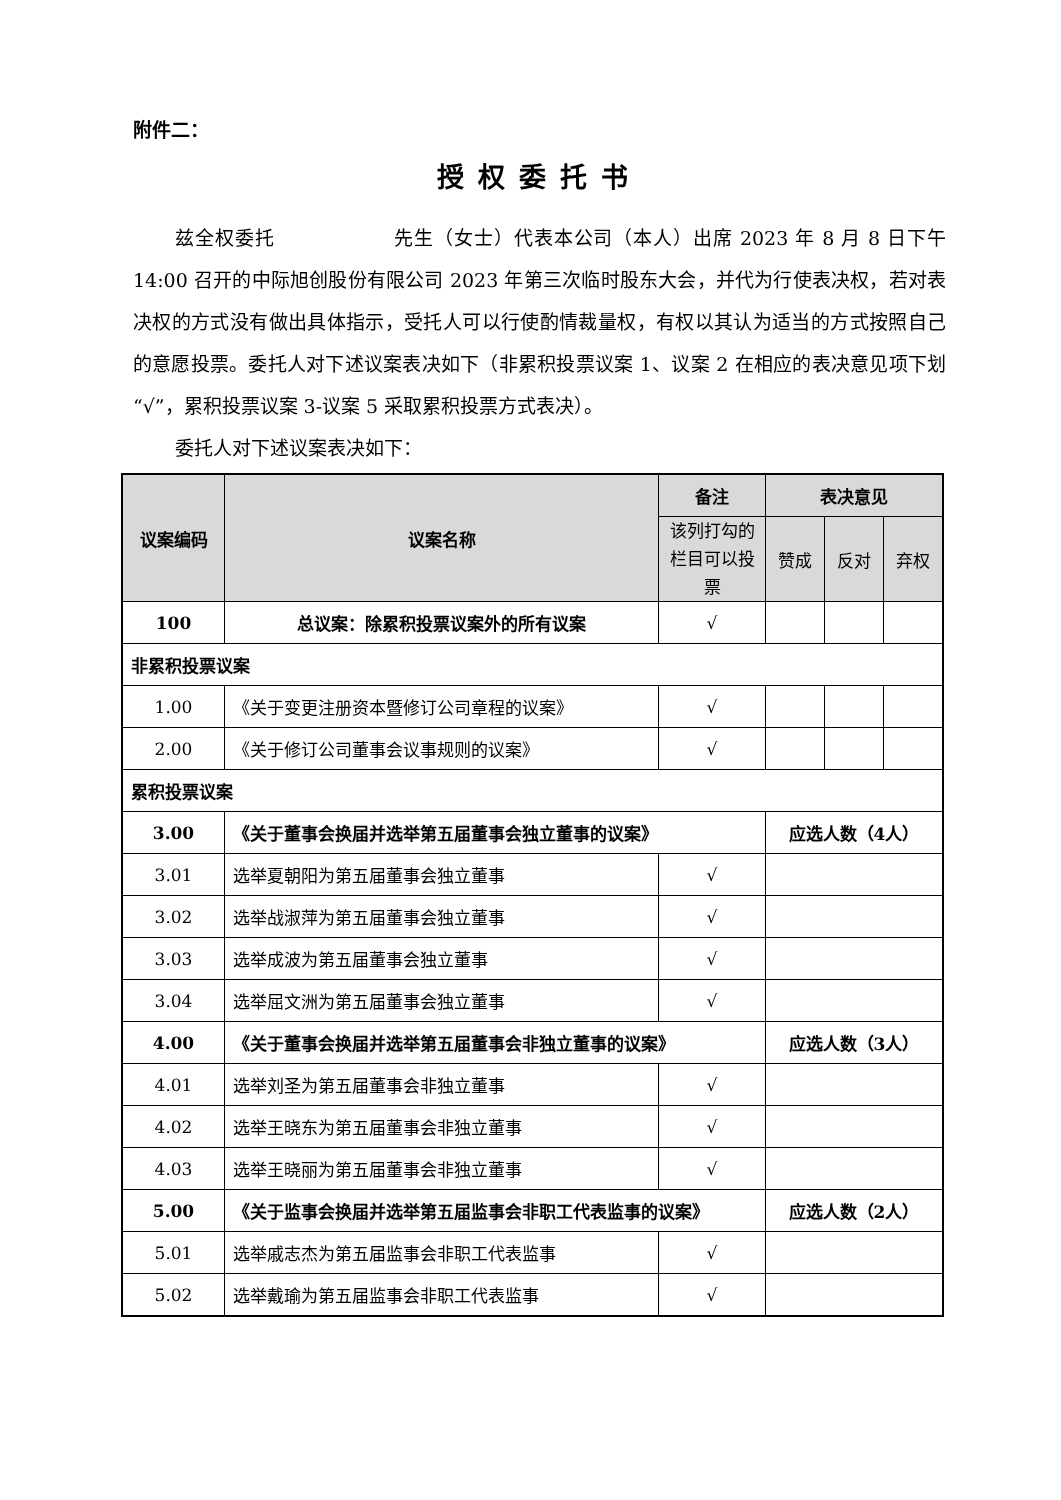附件二：
授权委托书
兹全权委托　　　　　　先生（女士）代表本公司（本人）出席 2023 年 8 月 8 日下午 14:00 召开的中际旭创股份有限公司 2023 年第三次临时股东大会，并代为行使表决权，若对表决权的方式没有做出具体指示，受托人可以行使酌情裁量权，有权以其认为适当的方式按照自己的意愿投票。委托人对下述议案表决如下（非累积投票议案 1、议案 2 在相应的表决意见项下划 “√”，累积投票议案 3-议案 5 采取累积投票方式表决）。
委托人对下述议案表决如下：
| 议案编码 | 议案名称 | 备注 | 表决意见 | | |
| --- | --- | --- | --- | --- | --- |
| | | 该列打勾的栏目可以投票 | 赞成 | 反对 | 弃权 |
| 100 | 总议案：除累积投票议案外的所有议案 | √ | | | |
| 非累积投票议案 | | | | | |
| 1.00 | 《关于变更注册资本暨修订公司章程的议案》 | √ | | | |
| 2.00 | 《关于修订公司董事会议事规则的议案》 | √ | | | |
| 累积投票议案 | | | | | |
| 3.00 | 《关于董事会换届并选举第五届董事会独立董事的议案》 | | 应选人数（4人） | | |
| 3.01 | 选举夏朝阳为第五届董事会独立董事 | √ | | | |
| 3.02 | 选举战淑萍为第五届董事会独立董事 | √ | | | |
| 3.03 | 选举成波为第五届董事会独立董事 | √ | | | |
| 3.04 | 选举屈文洲为第五届董事会独立董事 | √ | | | |
| 4.00 | 《关于董事会换届并选举第五届董事会非独立董事的议案》 | | 应选人数（3人） | | |
| 4.01 | 选举刘圣为第五届董事会非独立董事 | √ | | | |
| 4.02 | 选举王晓东为第五届董事会非独立董事 | √ | | | |
| 4.03 | 选举王晓丽为第五届董事会非独立董事 | √ | | | |
| 5.00 | 《关于监事会换届并选举第五届监事会非职工代表监事的议案》 | | 应选人数（2人） | | |
| 5.01 | 选举戚志杰为第五届监事会非职工代表监事 | √ | | | |
| 5.02 | 选举戴瑜为第五届监事会非职工代表监事 | √ | | | |